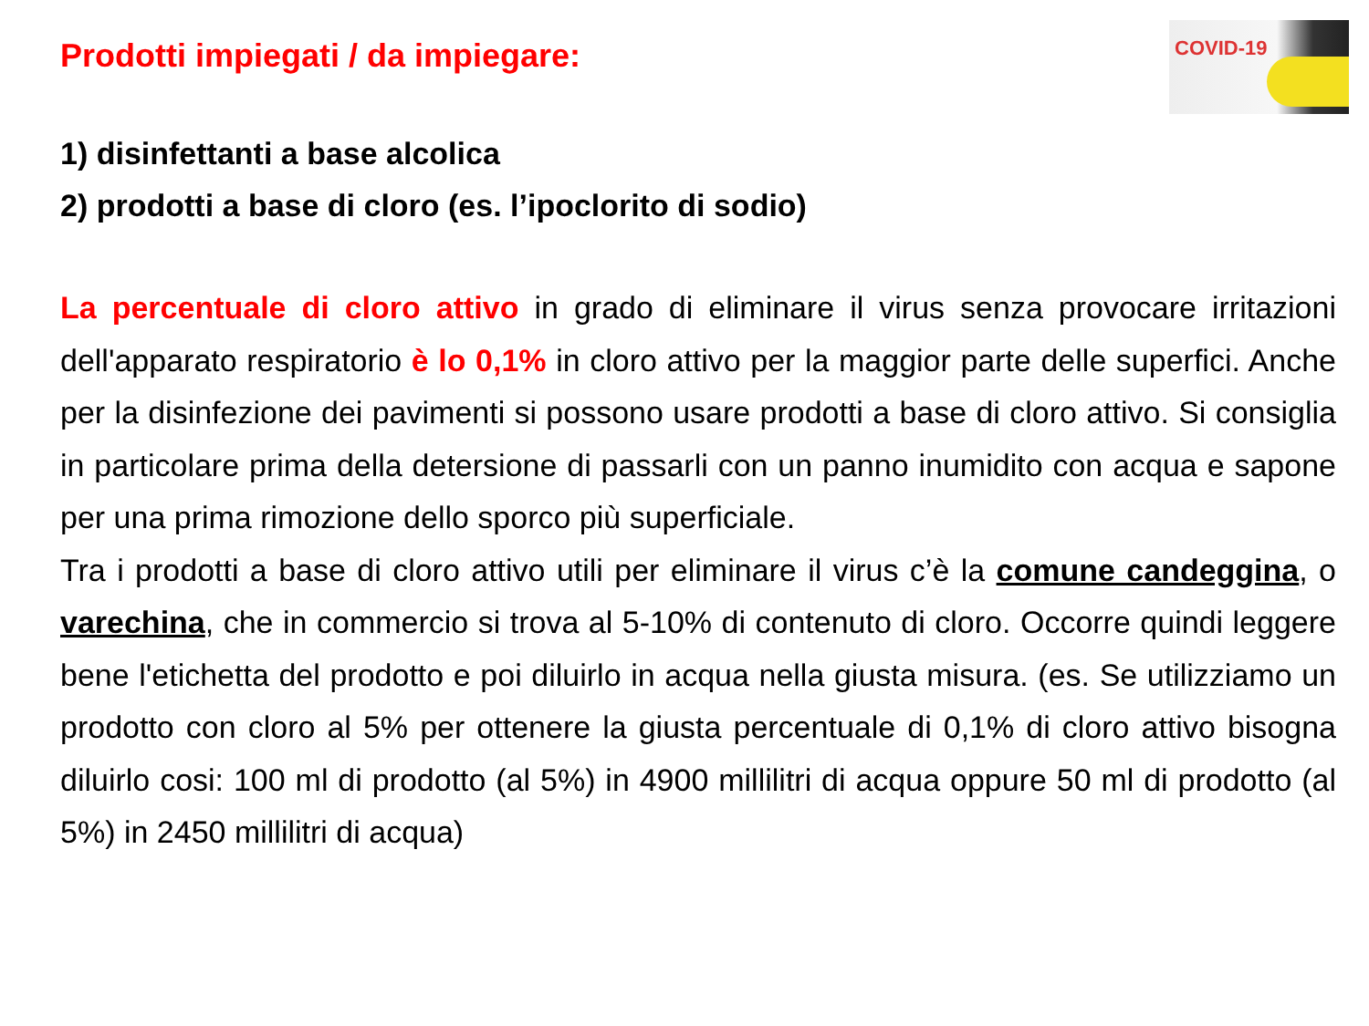COVID-19
Prodotti impiegati / da impiegare:
1) disinfettanti a base alcolica
2) prodotti a base di cloro (es. l’ipoclorito di sodio)
La percentuale di cloro attivo in grado di eliminare il virus senza provocare irritazioni dell'apparato respiratorio è lo 0,1% in cloro attivo per la maggior parte delle superfici. Anche per la disinfezione dei pavimenti si possono usare prodotti a base di cloro attivo. Si consiglia in particolare prima della detersione di passarli con un panno inumidito con acqua e sapone per una prima rimozione dello sporco più superficiale.
Tra i prodotti a base di cloro attivo utili per eliminare il virus c’è la comune candeggina, o varechina, che in commercio si trova al 5-10% di contenuto di cloro. Occorre quindi leggere bene l'etichetta del prodotto e poi diluirlo in acqua nella giusta misura. (es. Se utilizziamo un prodotto con cloro al 5% per ottenere la giusta percentuale di 0,1% di cloro attivo bisogna diluirlo cosi: 100 ml di prodotto (al 5%) in 4900 millilitri di acqua oppure 50 ml di prodotto (al 5%) in 2450 millilitri di acqua)